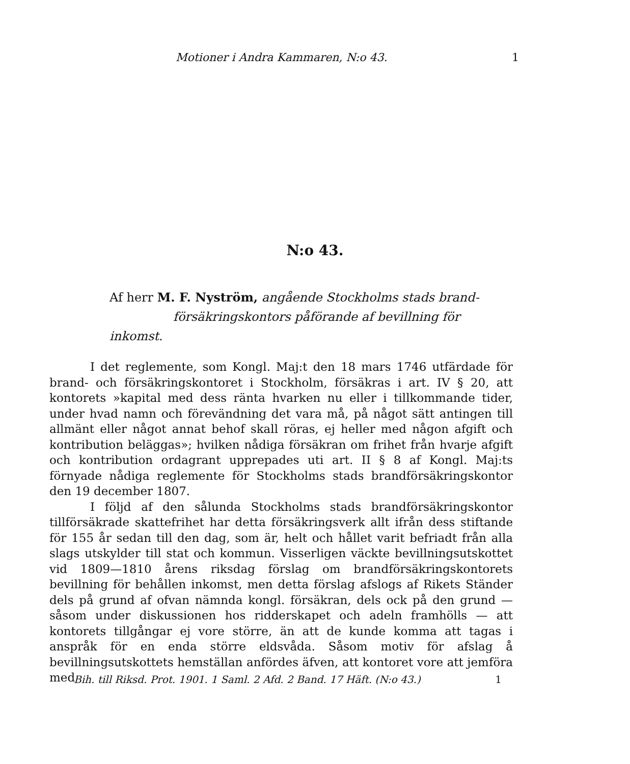Motioner i Andra Kammaren, N:o 43. 1
N:o 43.
Af herr M. F. Nyström, angående Stockholms stads brand-
försäkringskontors påförande af bevillning för inkomst.
I det reglemente, som Kongl. Maj:t den 18 mars 1746 utfärdade för brand- och försäkringskontoret i Stockholm, försäkras i art. IV § 20, att kontorets »kapital med dess ränta hvarken nu eller i tillkommande tider, under hvad namn och förevändning det vara må, på något sätt antingen till allmänt eller något annat behof skall röras, ej heller med någon afgift och kontribution beläggas»; hvilken nådiga försäkran om frihet från hvarje afgift och kontribution ordagrant upprepades uti art. II § 8 af Kongl. Maj:ts förnyade nådiga reglemente för Stockholms stads brandförsäkringskontor den 19 december 1807.
I följd af den sålunda Stockholms stads brandförsäkringskontor tillförsäkrade skattefrihet har detta försäkringsverk allt ifrån dess stiftande för 155 år sedan till den dag, som är, helt och hållet varit befriadt från alla slags utskylder till stat och kommun. Visserligen väckte bevillningsutskottet vid 1809—1810 årens riksdag förslag om brandförsäkringskontorets bevillning för behållen inkomst, men detta förslag afslogs af Rikets Ständer dels på grund af ofvan nämnda kongl. försäkran, dels ock på den grund — såsom under diskussionen hos ridderskapet och adeln framhölls — att kontorets tillgångar ej vore större, än att de kunde komma att tagas i anspråk för en enda större eldsvåda. Såsom motiv för afslag å bevillningsutskottets hemställan anfördes äfven, att kontoret vore att jemföra med
Bih. till Riksd. Prot. 1901. 1 Saml. 2 Afd. 2 Band. 17 Häft. (N:o 43.) 1